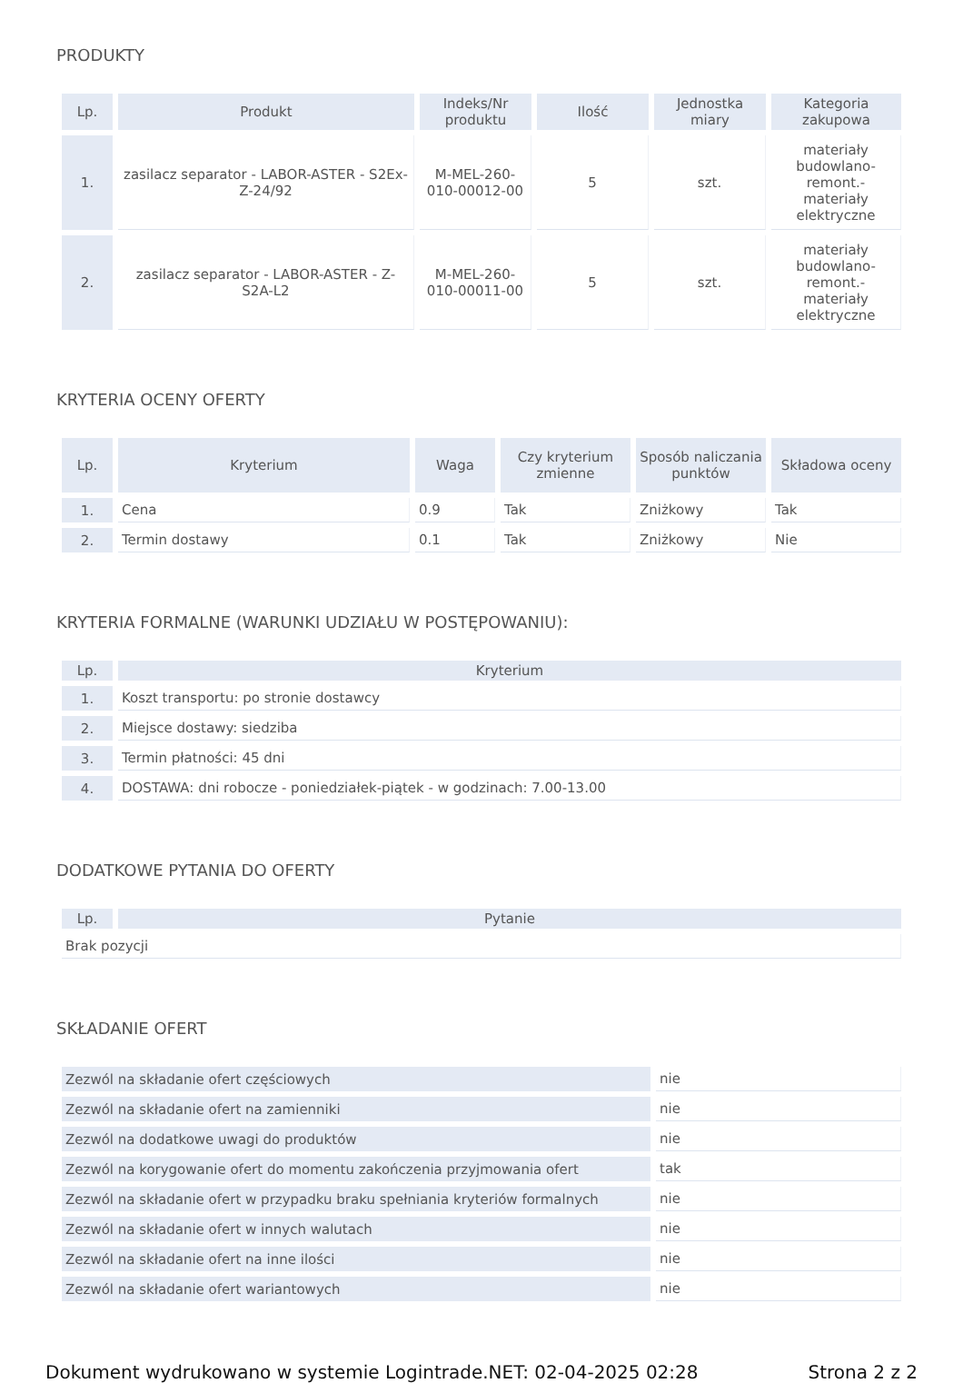PRODUKTY
| Lp. | Produkt | Indeks/Nr produktu | Ilość | Jednostka miary | Kategoria zakupowa |
| --- | --- | --- | --- | --- | --- |
| 1. | zasilacz separator - LABOR-ASTER - S2Ex-Z-24/92 | M-MEL-260-010-00012-00 | 5 | szt. | materiały budowlano-remont.-materiały elektryczne |
| 2. | zasilacz separator - LABOR-ASTER - Z-S2A-L2 | M-MEL-260-010-00011-00 | 5 | szt. | materiały budowlano-remont.-materiały elektryczne |
KRYTERIA OCENY OFERTY
| Lp. | Kryterium | Waga | Czy kryterium zmienne | Sposób naliczania punktów | Składowa oceny |
| --- | --- | --- | --- | --- | --- |
| 1. | Cena | 0.9 | Tak | Zniżkowy | Tak |
| 2. | Termin dostawy | 0.1 | Tak | Zniżkowy | Nie |
KRYTERIA FORMALNE (WARUNKI UDZIAŁU W POSTĘPOWANIU):
| Lp. | Kryterium |
| --- | --- |
| 1. | Koszt transportu: po stronie dostawcy |
| 2. | Miejsce dostawy: siedziba |
| 3. | Termin płatności: 45 dni |
| 4. | DOSTAWA: dni robocze - poniedziałek-piątek - w godzinach: 7.00-13.00 |
DODATKOWE PYTANIA DO OFERTY
| Lp. | Pytanie |
| --- | --- |
| Brak pozycji | |
SKŁADANIE OFERT
| Zezwól na składanie ofert częściowych | nie |
| Zezwól na składanie ofert na zamienniki | nie |
| Zezwól na dodatkowe uwagi do produktów | nie |
| Zezwól na korygowanie ofert do momentu zakończenia przyjmowania ofert | tak |
| Zezwól na składanie ofert w przypadku braku spełniania kryteriów formalnych | nie |
| Zezwól na składanie ofert w innych walutach | nie |
| Zezwól na składanie ofert na inne ilości | nie |
| Zezwól na składanie ofert wariantowych | nie |
Dokument wydrukowano w systemie Logintrade.NET: 02-04-2025 02:28 Strona 2 z 2